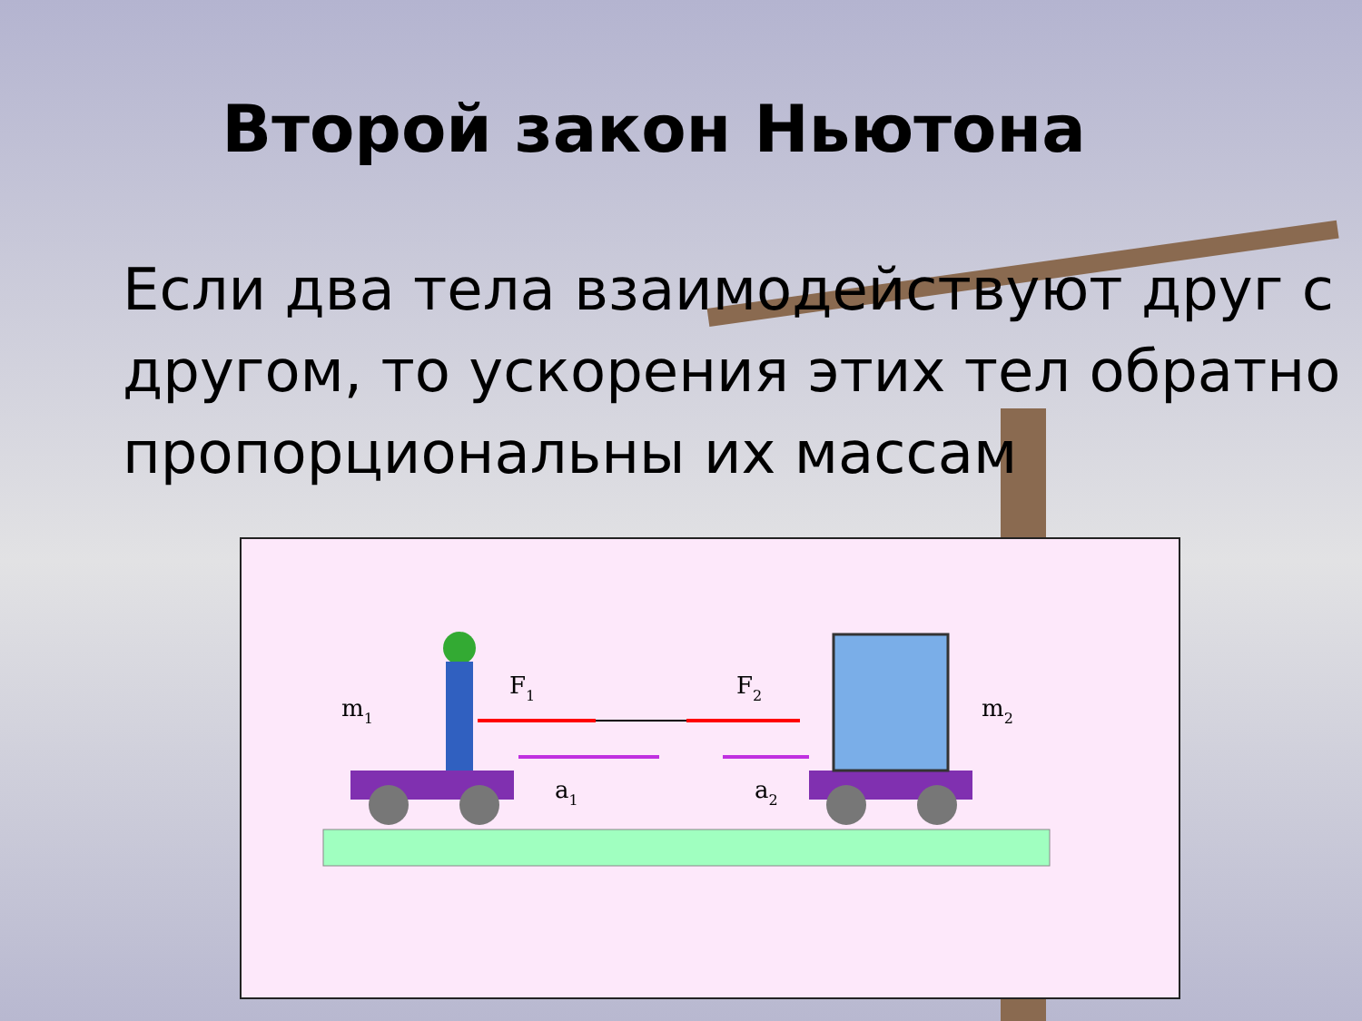Второй закон Ньютона
Если два тела взаимодействуют друг с другом, то ускорения этих тел обратно пропорциональны их массам
m1
m2
F1
F2
a1
a2